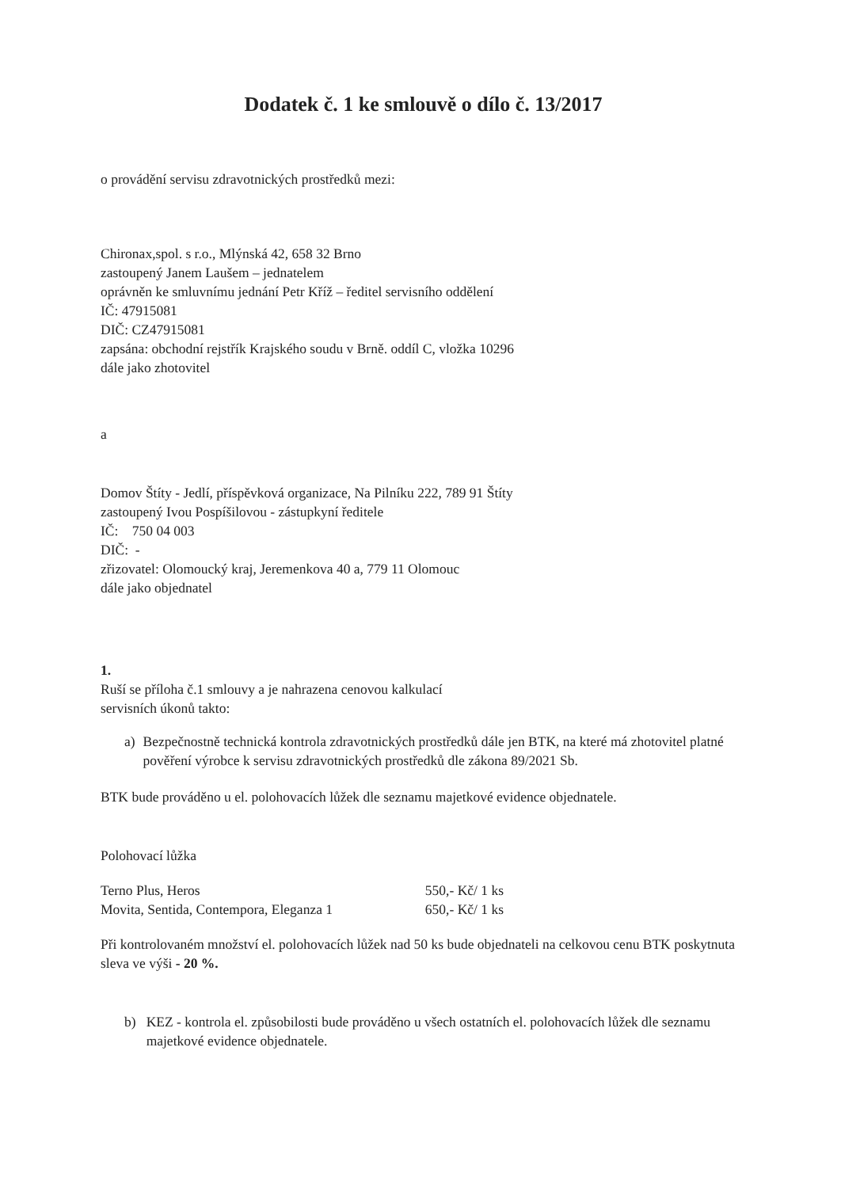Dodatek č. 1 ke smlouvě o dílo č. 13/2017
o provádění servisu zdravotnických prostředků mezi:
Chironax,spol. s r.o., Mlýnská 42, 658 32 Brno
zastoupený Janem Laušem – jednatelem
oprávněn ke smluvnímu jednání Petr Kříž – ředitel servisního oddělení
IČ: 47915081
DIČ: CZ47915081
zapsána: obchodní rejstřík Krajského soudu v Brně. oddíl C, vložka 10296
dále jako zhotovitel
a
Domov Štíty - Jedlí, příspěvková organizace, Na Pilníku 222, 789 91 Štíty
zastoupený Ivou Pospíšilovou - zástupkyní ředitele
IČ: 750 04 003
DIČ: -
zřizovatel: Olomoucký kraj, Jeremenkova 40 a, 779 11 Olomouc
dále jako objednatel
1.
Ruší se příloha č.1 smlouvy a je nahrazena cenovou kalkulací
servisních úkonů takto:
a) Bezpečnostně technická kontrola zdravotnických prostředků dále jen BTK, na které má zhotovitel platné pověření výrobce k servisu zdravotnických prostředků dle zákona 89/2021 Sb.
BTK bude prováděno u el. polohovacích lůžek dle seznamu majetkové evidence objednatele.
Polohovací lůžka
| Terno Plus, Heros | 550,- Kč/ 1 ks |
| Movita, Sentida, Contempora, Eleganza 1 | 650,- Kč/ 1 ks |
Při kontrolovaném množství el. polohovacích lůžek nad 50 ks bude objednateli na celkovou cenu BTK poskytnuta sleva ve výši - 20 %.
b) KEZ - kontrola el. způsobilosti bude prováděno u všech ostatních el. polohovacích lůžek dle seznamu majetkové evidence objednatele.